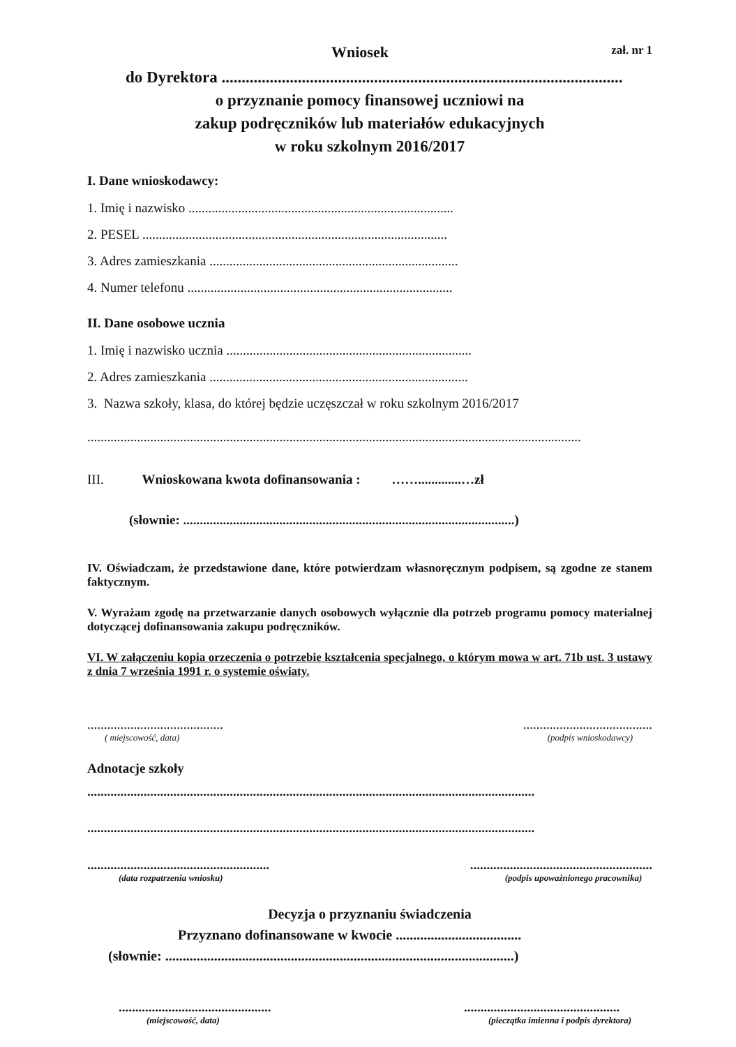Wniosek zał. nr 1
do Dyrektora ....................................................................................................
o przyznanie pomocy finansowej uczniowi na
zakup podręczników lub materiałów edukacyjnych
w roku szkolnym 2016/2017
I. Dane wnioskodawcy:
1. Imię i nazwisko ................................................................................
2. PESEL ............................................................................................
3. Adres zamieszkania ...........................................................................
4. Numer telefonu ................................................................................
II. Dane osobowe ucznia
1. Imię i nazwisko ucznia ..........................................................................
2. Adres zamieszkania ..............................................................................
3. Nazwa szkoły, klasa, do której będzie uczęszczał w roku szkolnym 2016/2017
.....................................................................................................................................................
III. Wnioskowana kwota dofinansowania : …….............…zł
(słownie: ....................................................................................................)
IV. Oświadczam, że przedstawione dane, które potwierdzam własnoręcznym podpisem, są zgodne ze stanem faktycznym.
V. Wyrażam zgodę na przetwarzanie danych osobowych wyłącznie dla potrzeb programu pomocy materialnej dotyczącej dofinansowania zakupu podręczników.
VI. W załączeniu kopia orzeczenia o potrzebie kształcenia specjalnego, o którym mowa w art. 71b ust. 3 ustawy z dnia 7 września 1991 r. o systemie oświaty.
.........................................
( miejscowość, data)
.......................................
(podpis wnioskodawcy)
Adnotacje szkoły
.......................................................................................................................................
.......................................................................................................................................
.......................................................
(data rozpatrzenia wniosku)
.......................................................
(podpis upoważnionego pracownika)
Decyzja o przyznaniu świadczenia
Przyznano dofinansowane w kwocie ....................................
(słownie: ....................................................................................................)
..............................................
(miejscowość, data)
...............................................
(pieczątka imienna i podpis dyrektora)